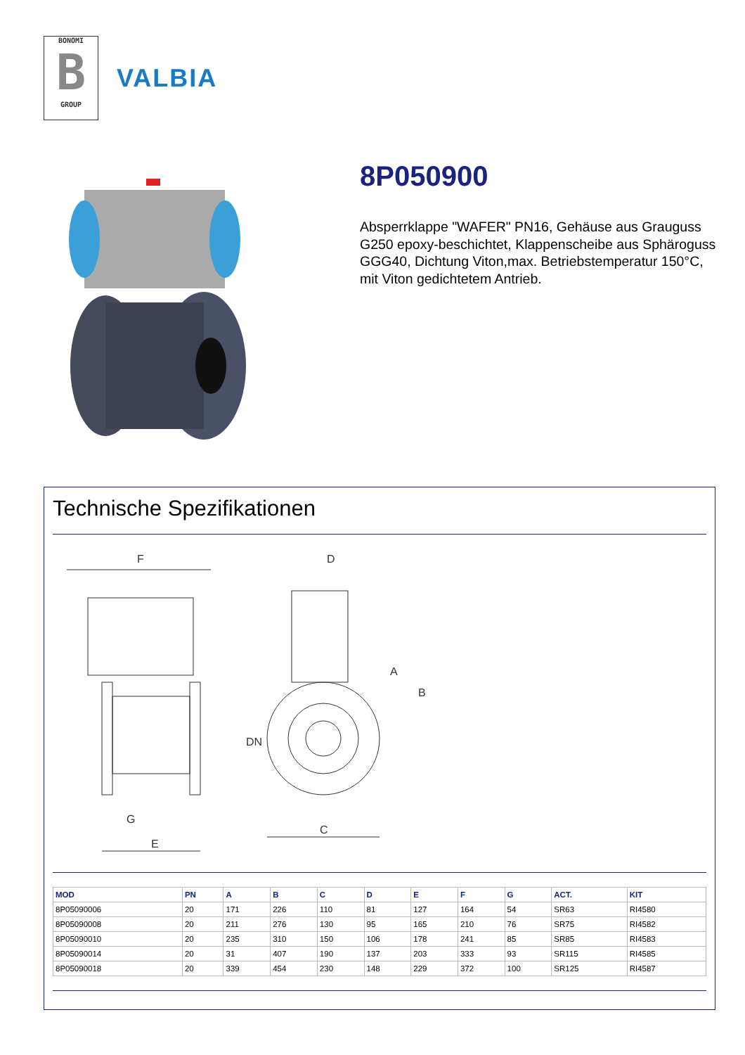BONOMI
B
GROUP
VALBIA
8P050900
Absperrklappe "WAFER" PN16, Gehäuse aus Grauguss G250 epoxy-beschichtet, Klappenscheibe aus Sphäroguss GGG40, Dichtung Viton,max. Betriebstemperatur 150°C, mit Viton gedichtetem Antrieb.
Technische Spezifikationen
F
G
E
D
A
B
C
DN
| MOD | PN | A | B | C | D | E | F | G | ACT. | KIT |
| --- | --- | --- | --- | --- | --- | --- | --- | --- | --- | --- |
| 8P05090006 | 20 | 171 | 226 | 110 | 81 | 127 | 164 | 54 | SR63 | RI4580 |
| 8P05090008 | 20 | 211 | 276 | 130 | 95 | 165 | 210 | 76 | SR75 | RI4582 |
| 8P05090010 | 20 | 235 | 310 | 150 | 106 | 178 | 241 | 85 | SR85 | RI4583 |
| 8P05090014 | 20 | 31 | 407 | 190 | 137 | 203 | 333 | 93 | SR115 | RI4585 |
| 8P05090018 | 20 | 339 | 454 | 230 | 148 | 229 | 372 | 100 | SR125 | RI4587 |